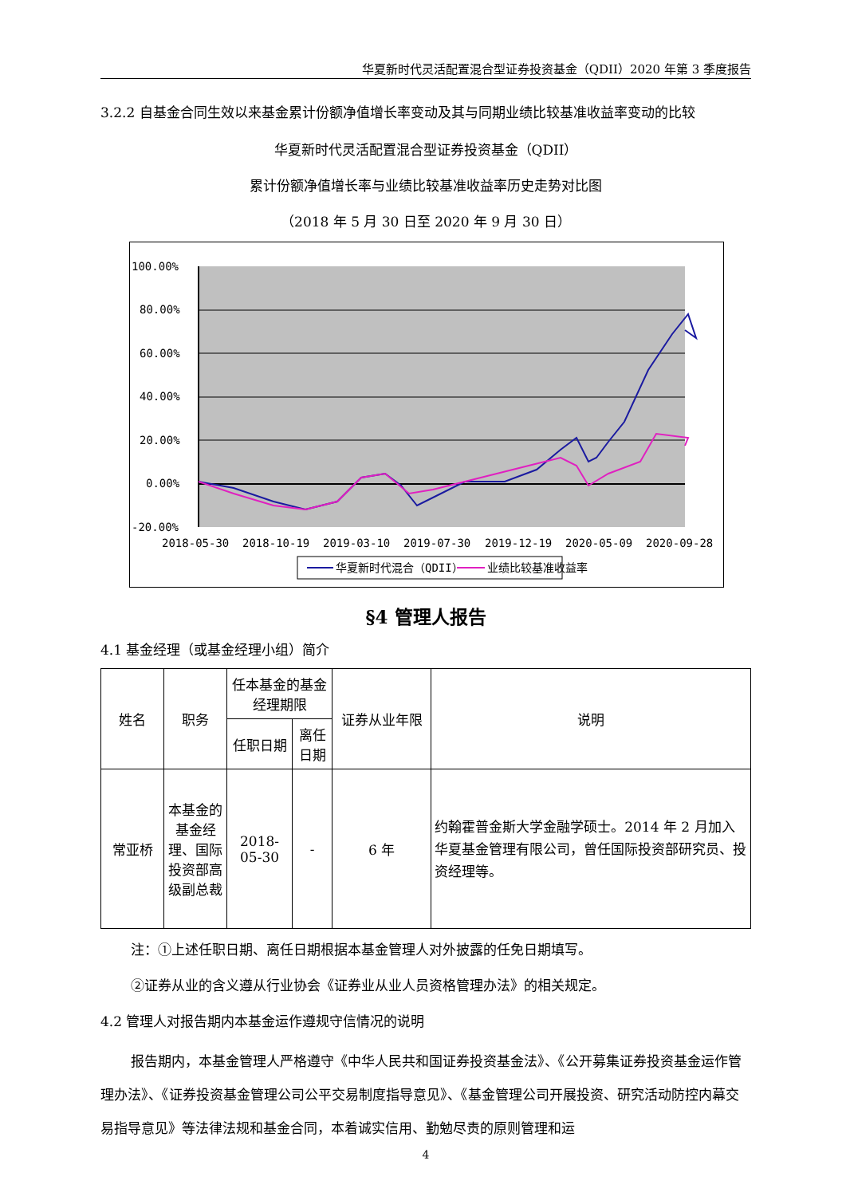华夏新时代灵活配置混合型证券投资基金（QDII）2020 年第 3 季度报告
3.2.2 自基金合同生效以来基金累计份额净值增长率变动及其与同期业绩比较基准收益率变动的比较
华夏新时代灵活配置混合型证券投资基金（QDII）
累计份额净值增长率与业绩比较基准收益率历史走势对比图
（2018 年 5 月 30 日至 2020 年 9 月 30 日）
100.00%
80.00%
60.00%
40.00%
20.00%
0.00%
-20.00%
2018-05-30
2018-10-19
2019-03-10
2019-07-30
2019-12-19
2020-05-09
2020-09-28
华夏新时代混合（QDII）
业绩比较基准收益率
§4 管理人报告
4.1 基金经理（或基金经理小组）简介
| 姓名 | 职务 | 任本基金的基金经理期限 | | 证券从业年限 | 说明 |
| --- | --- | --- | --- | --- | --- |
| | | 任职日期 | 离任日期 | | |
| 常亚桥 | 本基金的基金经理、国际投资部高级副总裁 | 2018-05-30 | - | 6 年 | 约翰霍普金斯大学金融学硕士。2014 年 2 月加入华夏基金管理有限公司，曾任国际投资部研究员、投资经理等。 |
注：①上述任职日期、离任日期根据本基金管理人对外披露的任免日期填写。
②证券从业的含义遵从行业协会《证券业从业人员资格管理办法》的相关规定。
4.2 管理人对报告期内本基金运作遵规守信情况的说明
报告期内，本基金管理人严格遵守《中华人民共和国证券投资基金法》、《公开募集证券投资基金运作管理办法》、《证券投资基金管理公司公平交易制度指导意见》、《基金管理公司开展投资、研究活动防控内幕交易指导意见》等法律法规和基金合同，本着诚实信用、勤勉尽责的原则管理和运
4